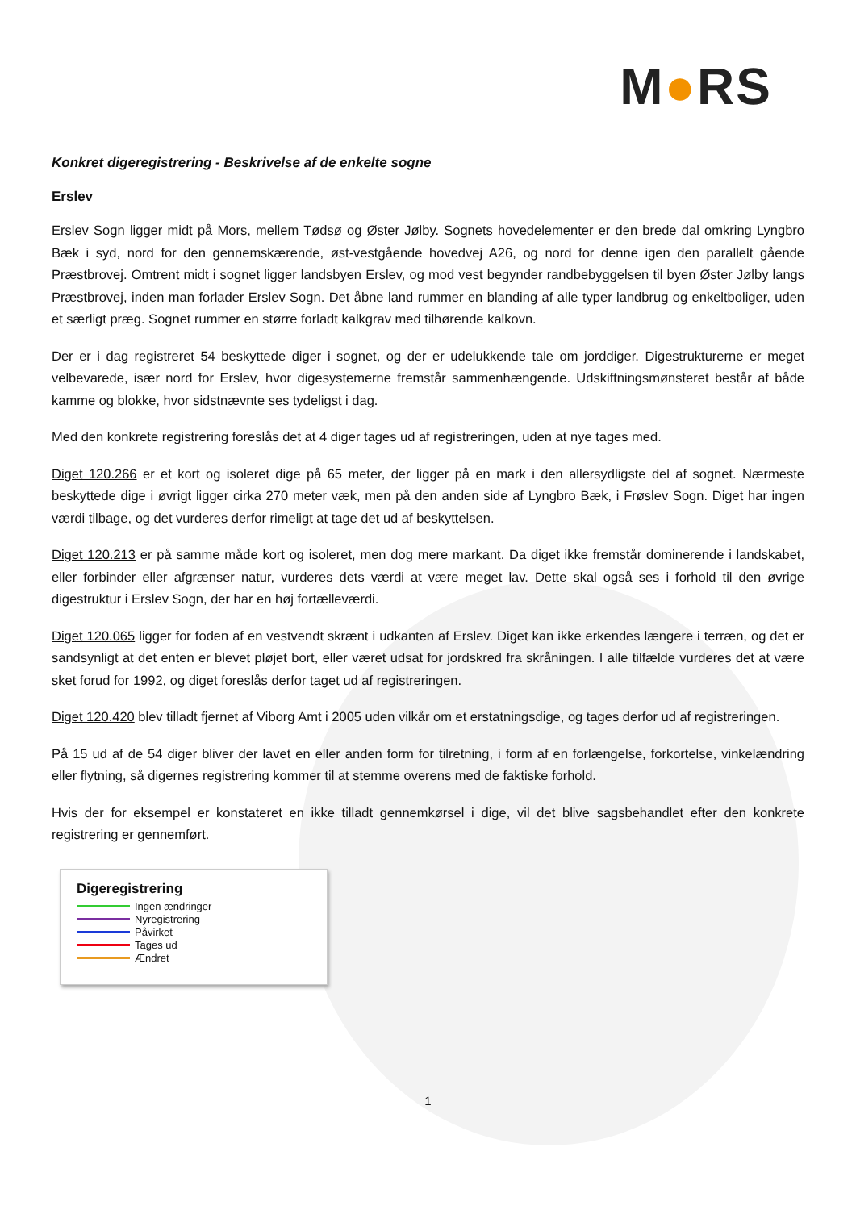M●RS
Konkret digeregistrering - Beskrivelse af de enkelte sogne
Erslev
Erslev Sogn ligger midt på Mors, mellem Tødsø og Øster Jølby. Sognets hovedelementer er den brede dal omkring Lyngbro Bæk i syd, nord for den gennemskærende, øst-vestgående hovedvej A26, og nord for denne igen den parallelt gående Præstbrovej. Omtrent midt i sognet ligger landsbyen Erslev, og mod vest begynder randbebyggelsen til byen Øster Jølby langs Præstbrovej, inden man forlader Erslev Sogn. Det åbne land rummer en blanding af alle typer landbrug og enkeltboliger, uden et særligt præg. Sognet rummer en større forladt kalkgrav med tilhørende kalkovn.
Der er i dag registreret 54 beskyttede diger i sognet, og der er udelukkende tale om jorddiger. Digestrukturerne er meget velbevarede, især nord for Erslev, hvor digesystemerne fremstår sammenhængende. Udskiftningsmønsteret består af både kamme og blokke, hvor sidstnævnte ses tydeligst i dag.
Med den konkrete registrering foreslås det at 4 diger tages ud af registreringen, uden at nye tages med.
Diget 120.266 er et kort og isoleret dige på 65 meter, der ligger på en mark i den allersydligste del af sognet. Nærmeste beskyttede dige i øvrigt ligger cirka 270 meter væk, men på den anden side af Lyngbro Bæk, i Frøslev Sogn. Diget har ingen værdi tilbage, og det vurderes derfor rimeligt at tage det ud af beskyttelsen.
Diget 120.213 er på samme måde kort og isoleret, men dog mere markant. Da diget ikke fremstår dominerende i landskabet, eller forbinder eller afgrænser natur, vurderes dets værdi at være meget lav. Dette skal også ses i forhold til den øvrige digestruktur i Erslev Sogn, der har en høj fortælleværdi.
Diget 120.065 ligger for foden af en vestvendt skrænt i udkanten af Erslev. Diget kan ikke erkendes længere i terræn, og det er sandsynligt at det enten er blevet pløjet bort, eller været udsat for jordskred fra skråningen. I alle tilfælde vurderes det at være sket forud for 1992, og diget foreslås derfor taget ud af registreringen.
Diget 120.420 blev tilladt fjernet af Viborg Amt i 2005 uden vilkår om et erstatningsdige, og tages derfor ud af registreringen.
På 15 ud af de 54 diger bliver der lavet en eller anden form for tilretning, i form af en forlængelse, forkortelse, vinkelændring eller flytning, så digernes registrering kommer til at stemme overens med de faktiske forhold.
Hvis der for eksempel er konstateret en ikke tilladt gennemkørsel i dige, vil det blive sagsbehandlet efter den konkrete registrering er gennemført.
Digeregistrering
Ingen ændringer
Nyregistrering
Påvirket
Tages ud
Ændret
1